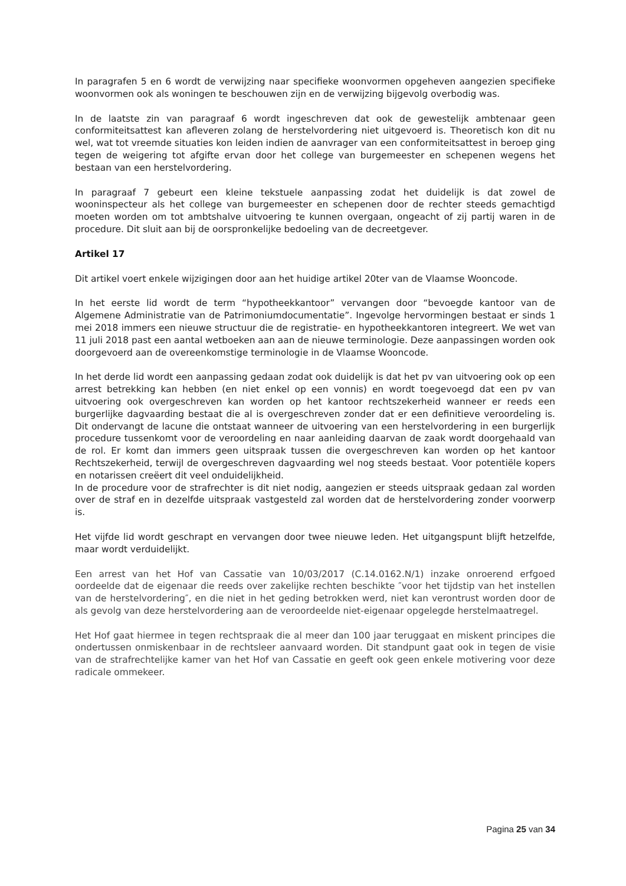In paragrafen 5 en 6 wordt de verwijzing naar specifieke woonvormen opgeheven aangezien specifieke woonvormen ook als woningen te beschouwen zijn en de verwijzing bijgevolg overbodig was.
In de laatste zin van paragraaf 6 wordt ingeschreven dat ook de gewestelijk ambtenaar geen conformiteitsattest kan afleveren zolang de herstelvordering niet uitgevoerd is. Theoretisch kon dit nu wel, wat tot vreemde situaties kon leiden indien de aanvrager van een conformiteitsattest in beroep ging tegen de weigering tot afgifte ervan door het college van burgemeester en schepenen wegens het bestaan van een herstelvordering.
In paragraaf 7 gebeurt een kleine tekstuele aanpassing zodat het duidelijk is dat zowel de wooninspecteur als het college van burgemeester en schepenen door de rechter steeds gemachtigd moeten worden om tot ambtshalve uitvoering te kunnen overgaan, ongeacht of zij partij waren in de procedure. Dit sluit aan bij de oorspronkelijke bedoeling van de decreetgever.
Artikel 17
Dit artikel voert enkele wijzigingen door aan het huidige artikel 20ter van de Vlaamse Wooncode.
In het eerste lid wordt de term “hypotheekkantoor” vervangen door “bevoegde kantoor van de Algemene Administratie van de Patrimoniumdocumentatie”. Ingevolge hervormingen bestaat er sinds 1 mei 2018 immers een nieuwe structuur die de registratie- en hypotheekkantoren integreert. We wet van 11 juli 2018 past een aantal wetboeken aan aan de nieuwe terminologie. Deze aanpassingen worden ook doorgevoerd aan de overeenkomstige terminologie in de Vlaamse Wooncode.
In het derde lid wordt een aanpassing gedaan zodat ook duidelijk is dat het pv van uitvoering ook op een arrest betrekking kan hebben (en niet enkel op een vonnis) en wordt toegevoegd dat een pv van uitvoering ook overgeschreven kan worden op het kantoor rechtszekerheid wanneer er reeds een burgerlijke dagvaarding bestaat die al is overgeschreven zonder dat er een definitieve veroordeling is. Dit ondervangt de lacune die ontstaat wanneer de uitvoering van een herstelvordering in een burgerlijk procedure tussenkomt voor de veroordeling en naar aanleiding daarvan de zaak wordt doorgehaald van de rol. Er komt dan immers geen uitspraak tussen die overgeschreven kan worden op het kantoor Rechtszekerheid, terwijl de overgeschreven dagvaarding wel nog steeds bestaat. Voor potentiële kopers en notarissen creëert dit veel onduidelijkheid.
In de procedure voor de strafrechter is dit niet nodig, aangezien er steeds uitspraak gedaan zal worden over de straf en in dezelfde uitspraak vastgesteld zal worden dat de herstelvordering zonder voorwerp is.
Het vijfde lid wordt geschrapt en vervangen door twee nieuwe leden. Het uitgangspunt blijft hetzelfde, maar wordt verduidelijkt.
Een arrest van het Hof van Cassatie van 10/03/2017 (C.14.0162.N/1) inzake onroerend erfgoed oordeelde dat de eigenaar die reeds over zakelijke rechten beschikte ″voor het tijdstip van het instellen van de herstelvordering″, en die niet in het geding betrokken werd, niet kan verontrust worden door de als gevolg van deze herstelvordering aan de veroordeelde niet-eigenaar opgelegde herstelmaatregel.
Het Hof gaat hiermee in tegen rechtspraak die al meer dan 100 jaar teruggaat en miskent principes die ondertussen onmiskenbaar in de rechtsleer aanvaard worden. Dit standpunt gaat ook in tegen de visie van de strafrechtelijke kamer van het Hof van Cassatie en geeft ook geen enkele motivering voor deze radicale ommekeer.
Pagina 25 van 34